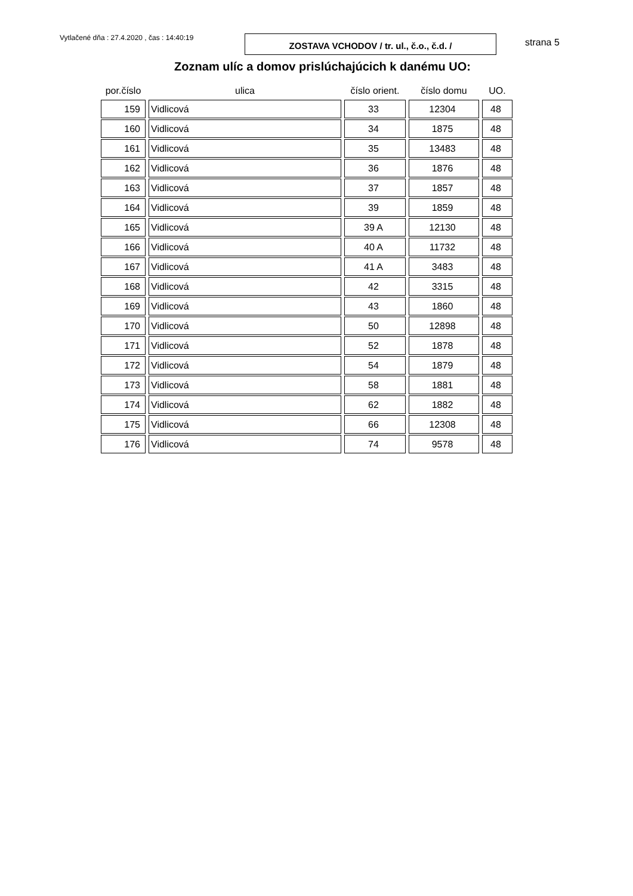Vytlačené dňa : 27.4.2020 , čas : 14:40:19
ZOSTAVA VCHODOV / tr. ul., č.o., č.d. /
strana 5
Zoznam ulíc a domov prislúchajúcich k danému UO:
| por.číslo | ulica | číslo orient. | číslo domu | UO. |
| --- | --- | --- | --- | --- |
| 159 | Vidlicová | 33 | 12304 | 48 |
| 160 | Vidlicová | 34 | 1875 | 48 |
| 161 | Vidlicová | 35 | 13483 | 48 |
| 162 | Vidlicová | 36 | 1876 | 48 |
| 163 | Vidlicová | 37 | 1857 | 48 |
| 164 | Vidlicová | 39 | 1859 | 48 |
| 165 | Vidlicová | 39 A | 12130 | 48 |
| 166 | Vidlicová | 40 A | 11732 | 48 |
| 167 | Vidlicová | 41 A | 3483 | 48 |
| 168 | Vidlicová | 42 | 3315 | 48 |
| 169 | Vidlicová | 43 | 1860 | 48 |
| 170 | Vidlicová | 50 | 12898 | 48 |
| 171 | Vidlicová | 52 | 1878 | 48 |
| 172 | Vidlicová | 54 | 1879 | 48 |
| 173 | Vidlicová | 58 | 1881 | 48 |
| 174 | Vidlicová | 62 | 1882 | 48 |
| 175 | Vidlicová | 66 | 12308 | 48 |
| 176 | Vidlicová | 74 | 9578 | 48 |